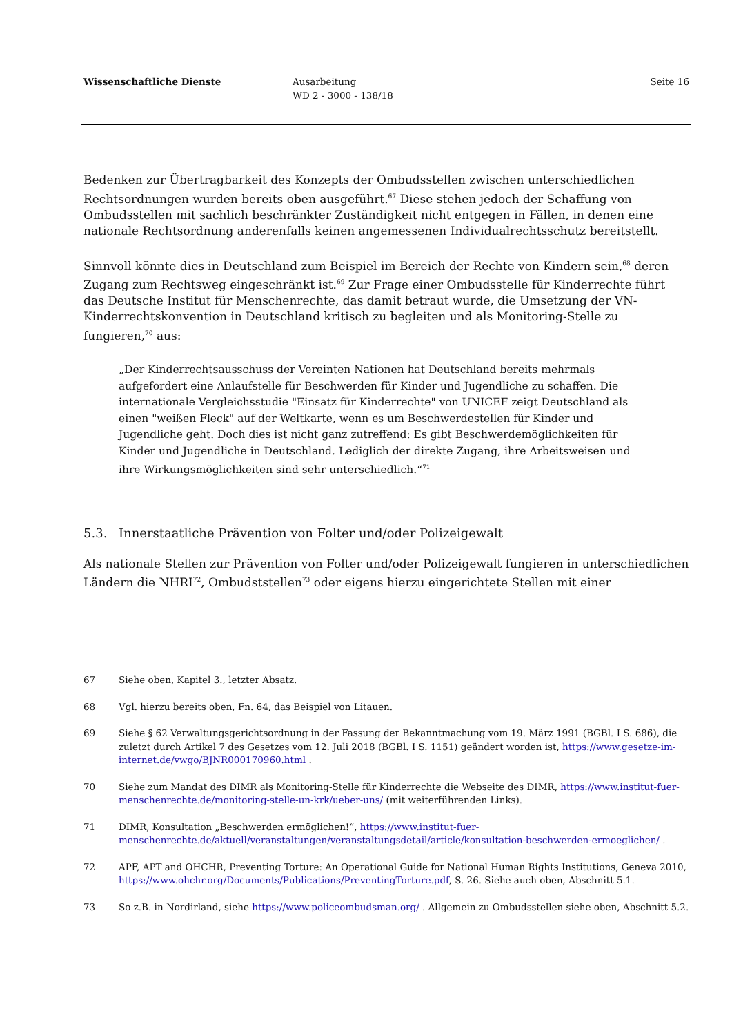Wissenschaftliche Dienste Ausarbeitung
WD 2 - 3000 - 138/18
Seite 16
Bedenken zur Übertragbarkeit des Konzepts der Ombudsstellen zwischen unterschiedlichen Rechtsordnungen wurden bereits oben ausgeführt.<sup>67</sup> Diese stehen jedoch der Schaffung von Ombudsstellen mit sachlich beschränkter Zuständigkeit nicht entgegen in Fällen, in denen eine nationale Rechtsordnung anderenfalls keinen angemessenen Individualrechtsschutz bereitstellt.
Sinnvoll könnte dies in Deutschland zum Beispiel im Bereich der Rechte von Kindern sein,<sup>68</sup> deren Zugang zum Rechtsweg eingeschränkt ist.<sup>69</sup> Zur Frage einer Ombudsstelle für Kinderrechte führt das Deutsche Institut für Menschenrechte, das damit betraut wurde, die Umsetzung der VN-Kinderrechtskonvention in Deutschland kritisch zu begleiten und als Monitoring-Stelle zu fungieren,<sup>70</sup> aus:
„Der Kinderrechtsausschuss der Vereinten Nationen hat Deutschland bereits mehrmals aufgefordert eine Anlaufstelle für Beschwerden für Kinder und Jugendliche zu schaffen. Die internationale Vergleichsstudie "Einsatz für Kinderrechte" von UNICEF zeigt Deutschland als einen "weißen Fleck" auf der Weltkarte, wenn es um Beschwerdestellen für Kinder und Jugendliche geht. Doch dies ist nicht ganz zutreffend: Es gibt Beschwerdemöglichkeiten für Kinder und Jugendliche in Deutschland. Lediglich der direkte Zugang, ihre Arbeitsweisen und ihre Wirkungsmöglichkeiten sind sehr unterschiedlich.“<sup>71</sup>
5.3. Innerstaatliche Prävention von Folter und/oder Polizeigewalt
Als nationale Stellen zur Prävention von Folter und/oder Polizeigewalt fungieren in unterschiedlichen Ländern die NHRI<sup>72</sup>, Ombudststellen<sup>73</sup> oder eigens hierzu eingerichtete Stellen mit einer
67 Siehe oben, Kapitel 3., letzter Absatz.
68 Vgl. hierzu bereits oben, Fn. 64, das Beispiel von Litauen.
69 Siehe § 62 Verwaltungsgerichtsordnung in der Fassung der Bekanntmachung vom 19. März 1991 (BGBl. I S. 686), die zuletzt durch Artikel 7 des Gesetzes vom 12. Juli 2018 (BGBl. I S. 1151) geändert worden ist, https://www.gesetze-im-internet.de/vwgo/BJNR000170960.html .
70 Siehe zum Mandat des DIMR als Monitoring-Stelle für Kinderrechte die Webseite des DIMR, https://www.institut-fuer-menschenrechte.de/monitoring-stelle-un-krk/ueber-uns/ (mit weiterführenden Links).
71 DIMR, Konsultation „Beschwerden ermöglichen!“, https://www.institut-fuer-menschenrechte.de/aktuell/veranstaltungen/veranstaltungsdetail/article/konsultation-beschwerden-ermoeglichen/ .
72 APF, APT and OHCHR, Preventing Torture: An Operational Guide for National Human Rights Institutions, Geneva 2010, https://www.ohchr.org/Documents/Publications/PreventingTorture.pdf, S. 26. Siehe auch oben, Abschnitt 5.1.
73 So z.B. in Nordirland, siehe https://www.policeombudsman.org/ . Allgemein zu Ombudsstellen siehe oben, Abschnitt 5.2.